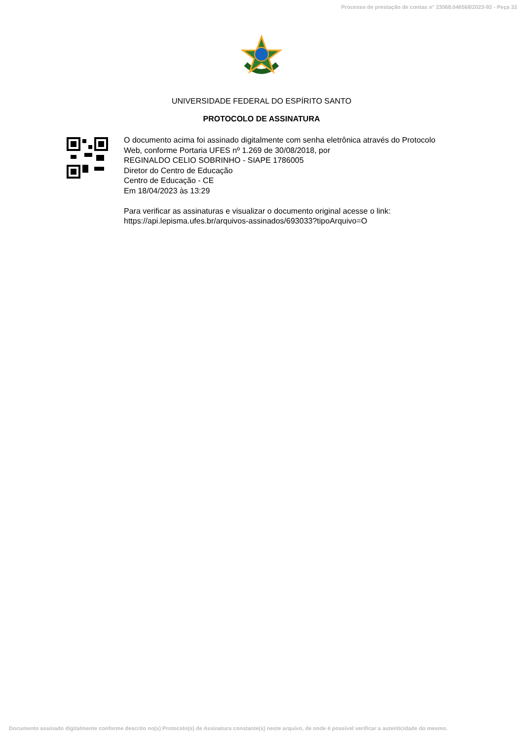Processo de prestação de contas n° 23068.046568/2023-92 - Peça 32
UNIVERSIDADE FEDERAL DO ESPÍRITO SANTO
PROTOCOLO DE ASSINATURA
O documento acima foi assinado digitalmente com senha eletrônica através do Protocolo
Web, conforme Portaria UFES nº 1.269 de 30/08/2018, por
REGINALDO CELIO SOBRINHO - SIAPE 1786005
Diretor do Centro de Educação
Centro de Educação - CE
Em 18/04/2023 às 13:29
Para verificar as assinaturas e visualizar o documento original acesse o link:
https://api.lepisma.ufes.br/arquivos-assinados/693033?tipoArquivo=O
Documento assinado digitalmente conforme descrito no(s) Protocolo(s) de Assinatura constante(s) neste arquivo, de onde é possível verificar a autenticidade do mesmo.